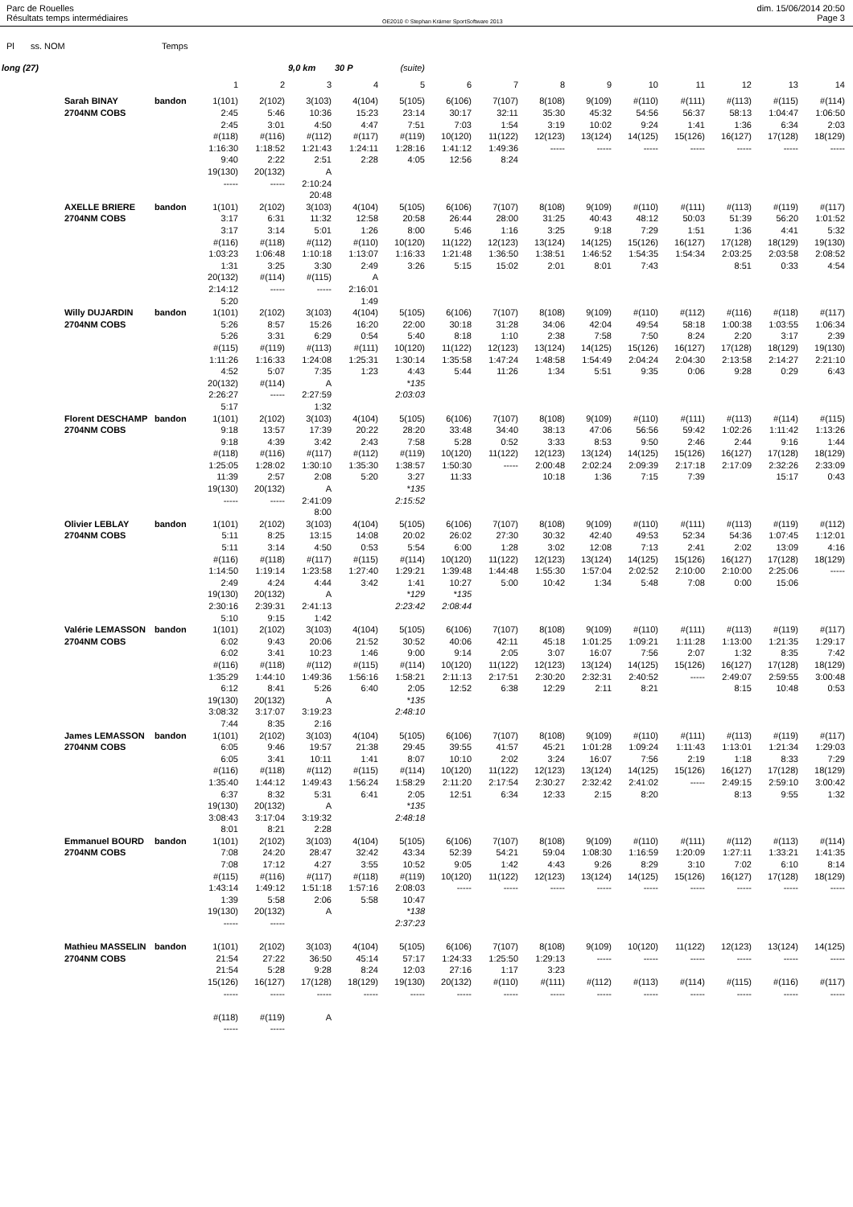Parc de Rouelles
Résultats temps intermédiaires
OE2010 © Stephan Krämer SportSoftware 2013
dim. 15/06/2014 20:50
Page 3
Pl ss. NOM Temps
| long (27) | | | | 9,0 km | 30 P | (suite) | | | | | | | | | |
| | | 1 | 2 | 3 | 4 | 5 | 6 | 7 | 8 | 9 | 10 | 11 | 12 | 13 | 14 |
| Sarah BINAY | bandon | 1(101) | 2(102) | 3(103) | 4(104) | 5(105) | 6(106) | 7(107) | 8(108) | 9(109) | #(110) | #(111) | #(113) | #(115) | #(114) |
| 2704NM COBS | | 2:45 | 5:46 | 10:36 | 15:23 | 23:14 | 30:17 | 32:11 | 35:30 | 45:32 | 54:56 | 56:37 | 58:13 | 1:04:47 | 1:06:50 |
| | | 2:45 | 3:01 | 4:50 | 4:47 | 7:51 | 7:03 | 1:54 | 3:19 | 10:02 | 9:24 | 1:41 | 1:36 | 6:34 | 2:03 |
| | | #(118) | #(116) | #(112) | #(117) | #(119) | 10(120) | 11(122) | 12(123) | 13(124) | 14(125) | 15(126) | 16(127) | 17(128) | 18(129) |
| | | 1:16:30 | 1:18:52 | 1:21:43 | 1:24:11 | 1:28:16 | 1:41:12 | 1:49:36 | ----- | ----- | ----- | ----- | ----- | ----- | ----- |
| | | 9:40 | 2:22 | 2:51 | 2:28 | 4:05 | 12:56 | 8:24 | | | | | | | |
| | | 19(130) | 20(132) | A | | | | | | | | | | | |
| | | ----- | ----- | 2:10:24 | | | | | | | | | | | |
| | | | | 20:48 | | | | | | | | | | | |
| AXELLE BRIERE | bandon | 1(101) | 2(102) | 3(103) | 4(104) | 5(105) | 6(106) | 7(107) | 8(108) | 9(109) | #(110) | #(111) | #(113) | #(119) | #(117) |
| 2704NM COBS | | 3:17 | 6:31 | 11:32 | 12:58 | 20:58 | 26:44 | 28:00 | 31:25 | 40:43 | 48:12 | 50:03 | 51:39 | 56:20 | 1:01:52 |
| | | 3:17 | 3:14 | 5:01 | 1:26 | 8:00 | 5:46 | 1:16 | 3:25 | 9:18 | 7:29 | 1:51 | 1:36 | 4:41 | 5:32 |
| | | #(116) | #(118) | #(112) | #(110) | 10(120) | 11(122) | 12(123) | 13(124) | 14(125) | 15(126) | 16(127) | 17(128) | 18(129) | 19(130) |
| | | 1:03:23 | 1:06:48 | 1:10:18 | 1:13:07 | 1:16:33 | 1:21:48 | 1:36:50 | 1:38:51 | 1:46:52 | 1:54:35 | 1:54:34 | 2:03:25 | 2:03:58 | 2:08:52 |
| | | 1:31 | 3:25 | 3:30 | 2:49 | 3:26 | 5:15 | 15:02 | 2:01 | 8:01 | 7:43 | | 8:51 | 0:33 | 4:54 |
| | | 20(132) | #(114) | #(115) | A | | | | | | | | | | |
| | | 2:14:12 | ----- | ----- | 2:16:01 | | | | | | | | | | |
| | | 5:20 | | | 1:49 | | | | | | | | | | |
| Willy DUJARDIN | bandon | 1(101) | 2(102) | 3(103) | 4(104) | 5(105) | 6(106) | 7(107) | 8(108) | 9(109) | #(110) | #(112) | #(116) | #(118) | #(117) |
| 2704NM COBS | | 5:26 | 8:57 | 15:26 | 16:20 | 22:00 | 30:18 | 31:28 | 34:06 | 42:04 | 49:54 | 58:18 | 1:00:38 | 1:03:55 | 1:06:34 |
| | | 5:26 | 3:31 | 6:29 | 0:54 | 5:40 | 8:18 | 1:10 | 2:38 | 7:58 | 7:50 | 8:24 | 2:20 | 3:17 | 2:39 |
| | | #(115) | #(119) | #(113) | #(111) | 10(120) | 11(122) | 12(123) | 13(124) | 14(125) | 15(126) | 16(127) | 17(128) | 18(129) | 19(130) |
| | | 1:11:26 | 1:16:33 | 1:24:08 | 1:25:31 | 1:30:14 | 1:35:58 | 1:47:24 | 1:48:58 | 1:54:49 | 2:04:24 | 2:04:30 | 2:13:58 | 2:14:27 | 2:21:10 |
| | | 4:52 | 5:07 | 7:35 | 1:23 | 4:43 | 5:44 | 11:26 | 1:34 | 5:51 | 9:35 | 0:06 | 9:28 | 0:29 | 6:43 |
| | | 20(132) | #(114) | A | | *135 | | | | | | | | | |
| | | 2:26:27 | ----- | 2:27:59 | | 2:03:03 | | | | | | | | | |
| | | 5:17 | | 1:32 | | | | | | | | | | | |
| Florent DESCHAMP | bandon | 1(101) | 2(102) | 3(103) | 4(104) | 5(105) | 6(106) | 7(107) | 8(108) | 9(109) | #(110) | #(111) | #(113) | #(114) | #(115) |
| 2704NM COBS | | 9:18 | 13:57 | 17:39 | 20:22 | 28:20 | 33:48 | 34:40 | 38:13 | 47:06 | 56:56 | 59:42 | 1:02:26 | 1:11:42 | 1:13:26 |
| | | 9:18 | 4:39 | 3:42 | 2:43 | 7:58 | 5:28 | 0:52 | 3:33 | 8:53 | 9:50 | 2:46 | 2:44 | 9:16 | 1:44 |
| | | #(118) | #(116) | #(117) | #(112) | #(119) | 10(120) | 11(122) | 12(123) | 13(124) | 14(125) | 15(126) | 16(127) | 17(128) | 18(129) |
| | | 1:25:05 | 1:28:02 | 1:30:10 | 1:35:30 | 1:38:57 | 1:50:30 | ----- | 2:00:48 | 2:02:24 | 2:09:39 | 2:17:18 | 2:17:09 | 2:32:26 | 2:33:09 |
| | | 11:39 | 2:57 | 2:08 | 5:20 | 3:27 | 11:33 | | 10:18 | 1:36 | 7:15 | 7:39 | | 15:17 | 0:43 |
| | | 19(130) | 20(132) | A | | *135 | | | | | | | | | |
| | | ----- | ----- | 2:41:09 | | 2:15:52 | | | | | | | | | |
| | | | | 8:00 | | | | | | | | | | | |
| Olivier LEBLAY | bandon | 1(101) | 2(102) | 3(103) | 4(104) | 5(105) | 6(106) | 7(107) | 8(108) | 9(109) | #(110) | #(111) | #(113) | #(119) | #(112) |
| 2704NM COBS | | 5:11 | 8:25 | 13:15 | 14:08 | 20:02 | 26:02 | 27:30 | 30:32 | 42:40 | 49:53 | 52:34 | 54:36 | 1:07:45 | 1:12:01 |
| | | 5:11 | 3:14 | 4:50 | 0:53 | 5:54 | 6:00 | 1:28 | 3:02 | 12:08 | 7:13 | 2:41 | 2:02 | 13:09 | 4:16 |
| | | #(116) | #(118) | #(117) | #(115) | #(114) | 10(120) | 11(122) | 12(123) | 13(124) | 14(125) | 15(126) | 16(127) | 17(128) | 18(129) |
| | | 1:14:50 | 1:19:14 | 1:23:58 | 1:27:40 | 1:29:21 | 1:39:48 | 1:44:48 | 1:55:30 | 1:57:04 | 2:02:52 | 2:10:00 | 2:10:00 | 2:25:06 | ----- |
| | | 2:49 | 4:24 | 4:44 | 3:42 | 1:41 | 10:27 | 5:00 | 10:42 | 1:34 | 5:48 | 7:08 | 0:00 | 15:06 | |
| | | 19(130) | 20(132) | A | | *129 | *135 | | | | | | | | |
| | | 2:30:16 | 2:39:31 | 2:41:13 | | 2:23:42 | 2:08:44 | | | | | | | | |
| | | 5:10 | 9:15 | 1:42 | | | | | | | | | | | |
| Valérie LEMASSON | bandon | 1(101) | 2(102) | 3(103) | 4(104) | 5(105) | 6(106) | 7(107) | 8(108) | 9(109) | #(110) | #(111) | #(113) | #(119) | #(117) |
| 2704NM COBS | | 6:02 | 9:43 | 20:06 | 21:52 | 30:52 | 40:06 | 42:11 | 45:18 | 1:01:25 | 1:09:21 | 1:11:28 | 1:13:00 | 1:21:35 | 1:29:17 |
| | | 6:02 | 3:41 | 10:23 | 1:46 | 9:00 | 9:14 | 2:05 | 3:07 | 16:07 | 7:56 | 2:07 | 1:32 | 8:35 | 7:42 |
| | | #(116) | #(118) | #(112) | #(115) | #(114) | 10(120) | 11(122) | 12(123) | 13(124) | 14(125) | 15(126) | 16(127) | 17(128) | 18(129) |
| | | 1:35:29 | 1:44:10 | 1:49:36 | 1:56:16 | 1:58:21 | 2:11:13 | 2:17:51 | 2:30:20 | 2:32:31 | 2:40:52 | ----- | 2:49:07 | 2:59:55 | 3:00:48 |
| | | 6:12 | 8:41 | 5:26 | 6:40 | 2:05 | 12:52 | 6:38 | 12:29 | 2:11 | 8:21 | | 8:15 | 10:48 | 0:53 |
| | | 19(130) | 20(132) | A | | *135 | | | | | | | | | |
| | | 3:08:32 | 3:17:07 | 3:19:23 | | 2:48:10 | | | | | | | | | |
| | | 7:44 | 8:35 | 2:16 | | | | | | | | | | | |
| James LEMASSON | bandon | 1(101) | 2(102) | 3(103) | 4(104) | 5(105) | 6(106) | 7(107) | 8(108) | 9(109) | #(110) | #(111) | #(113) | #(119) | #(117) |
| 2704NM COBS | | 6:05 | 9:46 | 19:57 | 21:38 | 29:45 | 39:55 | 41:57 | 45:21 | 1:01:28 | 1:09:24 | 1:11:43 | 1:13:01 | 1:21:34 | 1:29:03 |
| | | 6:05 | 3:41 | 10:11 | 1:41 | 8:07 | 10:10 | 2:02 | 3:24 | 16:07 | 7:56 | 2:19 | 1:18 | 8:33 | 7:29 |
| | | #(116) | #(118) | #(112) | #(115) | #(114) | 10(120) | 11(122) | 12(123) | 13(124) | 14(125) | 15(126) | 16(127) | 17(128) | 18(129) |
| | | 1:35:40 | 1:44:12 | 1:49:43 | 1:56:24 | 1:58:29 | 2:11:20 | 2:17:54 | 2:30:27 | 2:32:42 | 2:41:02 | ----- | 2:49:15 | 2:59:10 | 3:00:42 |
| | | 6:37 | 8:32 | 5:31 | 6:41 | 2:05 | 12:51 | 6:34 | 12:33 | 2:15 | 8:20 | | 8:13 | 9:55 | 1:32 |
| | | 19(130) | 20(132) | A | | *135 | | | | | | | | | |
| | | 3:08:43 | 3:17:04 | 3:19:32 | | 2:48:18 | | | | | | | | | |
| | | 8:01 | 8:21 | 2:28 | | | | | | | | | | | |
| Emmanuel BOURD | bandon | 1(101) | 2(102) | 3(103) | 4(104) | 5(105) | 6(106) | 7(107) | 8(108) | 9(109) | #(110) | #(111) | #(112) | #(113) | #(114) |
| 2704NM COBS | | 7:08 | 24:20 | 28:47 | 32:42 | 43:34 | 52:39 | 54:21 | 59:04 | 1:08:30 | 1:16:59 | 1:20:09 | 1:27:11 | 1:33:21 | 1:41:35 |
| | | 7:08 | 17:12 | 4:27 | 3:55 | 10:52 | 9:05 | 1:42 | 4:43 | 9:26 | 8:29 | 3:10 | 7:02 | 6:10 | 8:14 |
| | | #(115) | #(116) | #(117) | #(118) | #(119) | 10(120) | 11(122) | 12(123) | 13(124) | 14(125) | 15(126) | 16(127) | 17(128) | 18(129) |
| | | 1:43:14 | 1:49:12 | 1:51:18 | 1:57:16 | 2:08:03 | ----- | ----- | ----- | ----- | ----- | ----- | ----- | ----- | ----- |
| | | 1:39 | 5:58 | 2:06 | 5:58 | 10:47 | | | | | | | | | |
| | | 19(130) | 20(132) | A | | *138 | | | | | | | | | |
| | | ----- | ----- | | | 2:37:23 | | | | | | | | | |
| Mathieu MASSELIN | bandon | 1(101) | 2(102) | 3(103) | 4(104) | 5(105) | 6(106) | 7(107) | 8(108) | 9(109) | 10(120) | 11(122) | 12(123) | 13(124) | 14(125) |
| 2704NM COBS | | 21:54 | 27:22 | 36:50 | 45:14 | 57:17 | 1:24:33 | 1:25:50 | 1:29:13 | ----- | ----- | ----- | ----- | ----- | ----- |
| | | 21:54 | 5:28 | 9:28 | 8:24 | 12:03 | 27:16 | 1:17 | 3:23 | | | | | | |
| | | 15(126) | 16(127) | 17(128) | 18(129) | 19(130) | 20(132) | #(110) | #(111) | #(112) | #(113) | #(114) | #(115) | #(116) | #(117) |
| | | ----- | ----- | ----- | ----- | ----- | ----- | ----- | ----- | ----- | ----- | ----- | ----- | ----- | ----- |
| | | #(118) | #(119) | A | | | | | | | | | | | |
| | | ----- | ----- | | | | | | | | | | | | |